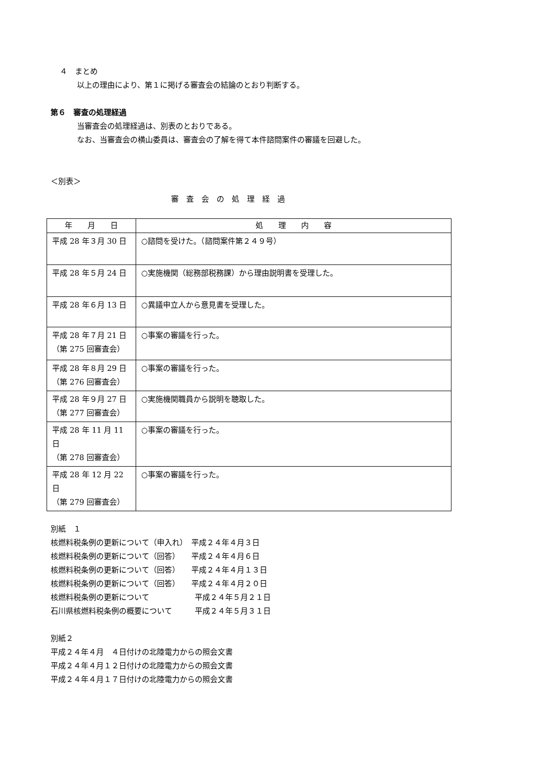４　まとめ
以上の理由により、第１に掲げる審査会の結論のとおり判断する。
第６　審査の処理経過
当審査会の処理経過は、別表のとおりである。
なお、当審査会の横山委員は、審査会の了解を得て本件諮問案件の審議を回避した。
＜別表＞
審　査　会　の　処　理　経　過
| 年 月 日 | 処 理 内 容 |
| --- | --- |
| 平成 28 年３月 30 日 | ○諮問を受けた。（諮問案件第２４９号） |
| 平成 28 年５月 24 日 | ○実施機関（総務部税務課）から理由説明書を受理した。 |
| 平成 28 年６月 13 日 | ○異議申立人から意見書を受理した。 |
| 平成 28 年７月 21 日 （第 275 回審査会） | ○事案の審議を行った。 |
| 平成 28 年８月 29 日 （第 276 回審査会） | ○事案の審議を行った。 |
| 平成 28 年９月 27 日 （第 277 回審査会） | ○実施機関職員から説明を聴取した。 |
| 平成 28 年 11 月 11 日 （第 278 回審査会） | ○事案の審議を行った。 |
| 平成 28 年 12 月 22 日 （第 279 回審査会） | ○事案の審議を行った。 |
別紙　１
核燃料税条例の更新について（申入れ）　平成２４年４月３日
核燃料税条例の更新について（回答）　　平成２４年４月６日
核燃料税条例の更新について（回答）　　平成２４年４月１３日
核燃料税条例の更新について（回答）　　平成２４年４月２０日
核燃料税条例の更新について　　　　　　平成２４年５月２１日
石川県核燃料税条例の概要について　　　平成２４年５月３１日
別紙２
平成２４年４月　４日付けの北陸電力からの照会文書
平成２４年４月１２日付けの北陸電力からの照会文書
平成２４年４月１７日付けの北陸電力からの照会文書